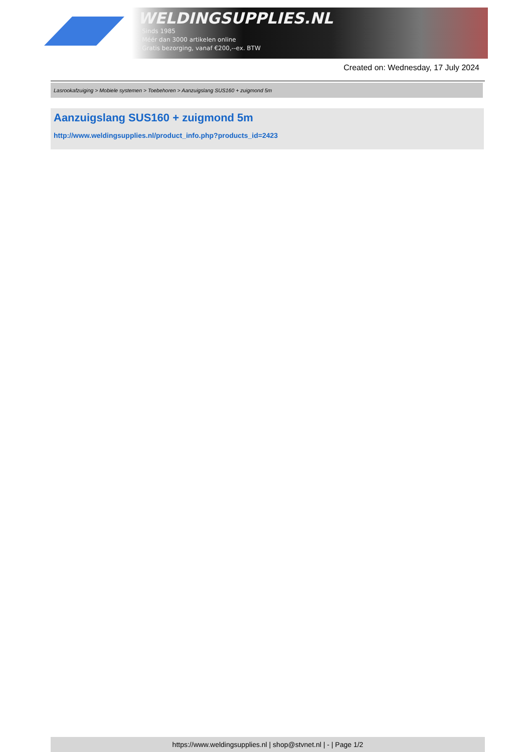WELDINGSUPPLIES.NL
- Sinds 1985
- Méér dan 3000 artikelen online
- Gratis bezorging, vanaf €200,--ex. BTW
Created on: Wednesday, 17 July 2024
Lasrookafzuiging > Mobiele systemen > Toebehoren > Aanzuigslang SUS160 + zuigmond 5m
Aanzuigslang SUS160 + zuigmond 5m
http://www.weldingsupplies.nl/product_info.php?products_id=2423
https://www.weldingsupplies.nl | shop@stvnet.nl | - | Page 1/2